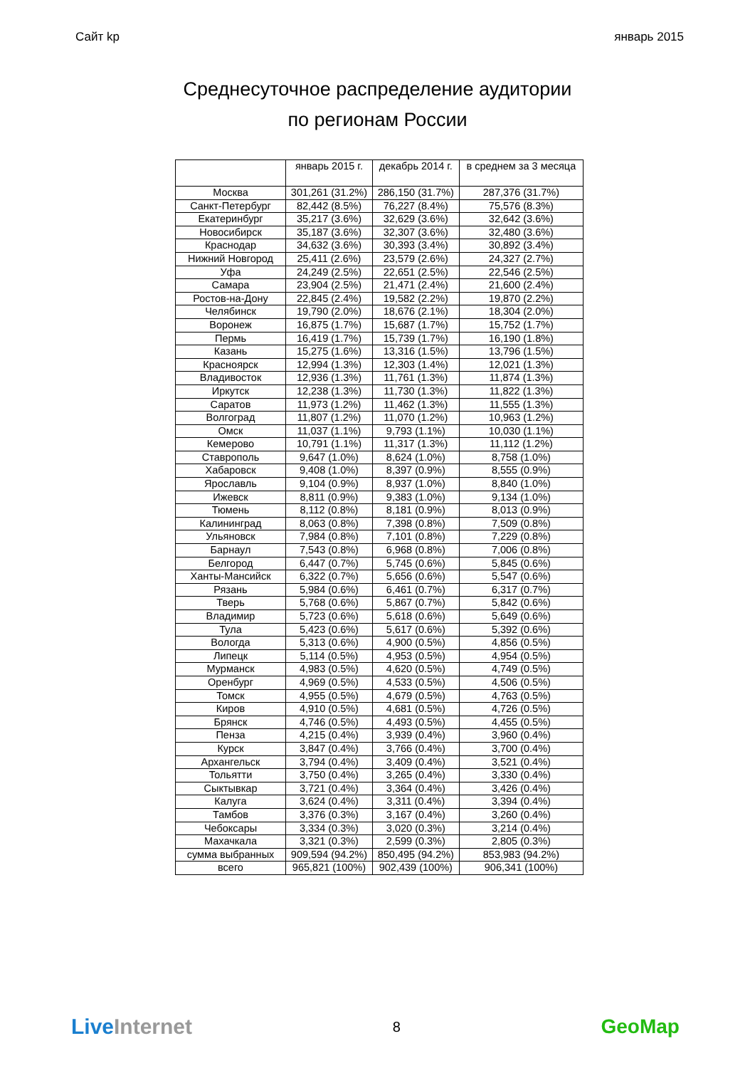Сайт kp январь 2015
Среднесуточное распределение аудитории
по регионам России
| | январь 2015 г. | декабрь 2014 г. | в среднем за 3 месяца |
| --- | --- | --- | --- |
| Москва | 301,261 (31.2%) | 286,150 (31.7%) | 287,376 (31.7%) |
| Санкт-Петербург | 82,442 (8.5%) | 76,227 (8.4%) | 75,576 (8.3%) |
| Екатеринбург | 35,217 (3.6%) | 32,629 (3.6%) | 32,642 (3.6%) |
| Новосибирск | 35,187 (3.6%) | 32,307 (3.6%) | 32,480 (3.6%) |
| Краснодар | 34,632 (3.6%) | 30,393 (3.4%) | 30,892 (3.4%) |
| Нижний Новгород | 25,411 (2.6%) | 23,579 (2.6%) | 24,327 (2.7%) |
| Уфа | 24,249 (2.5%) | 22,651 (2.5%) | 22,546 (2.5%) |
| Самара | 23,904 (2.5%) | 21,471 (2.4%) | 21,600 (2.4%) |
| Ростов-на-Дону | 22,845 (2.4%) | 19,582 (2.2%) | 19,870 (2.2%) |
| Челябинск | 19,790 (2.0%) | 18,676 (2.1%) | 18,304 (2.0%) |
| Воронеж | 16,875 (1.7%) | 15,687 (1.7%) | 15,752 (1.7%) |
| Пермь | 16,419 (1.7%) | 15,739 (1.7%) | 16,190 (1.8%) |
| Казань | 15,275 (1.6%) | 13,316 (1.5%) | 13,796 (1.5%) |
| Красноярск | 12,994 (1.3%) | 12,303 (1.4%) | 12,021 (1.3%) |
| Владивосток | 12,936 (1.3%) | 11,761 (1.3%) | 11,874 (1.3%) |
| Иркутск | 12,238 (1.3%) | 11,730 (1.3%) | 11,822 (1.3%) |
| Саратов | 11,973 (1.2%) | 11,462 (1.3%) | 11,555 (1.3%) |
| Волгоград | 11,807 (1.2%) | 11,070 (1.2%) | 10,963 (1.2%) |
| Омск | 11,037 (1.1%) | 9,793 (1.1%) | 10,030 (1.1%) |
| Кемерово | 10,791 (1.1%) | 11,317 (1.3%) | 11,112 (1.2%) |
| Ставрополь | 9,647 (1.0%) | 8,624 (1.0%) | 8,758 (1.0%) |
| Хабаровск | 9,408 (1.0%) | 8,397 (0.9%) | 8,555 (0.9%) |
| Ярославль | 9,104 (0.9%) | 8,937 (1.0%) | 8,840 (1.0%) |
| Ижевск | 8,811 (0.9%) | 9,383 (1.0%) | 9,134 (1.0%) |
| Тюмень | 8,112 (0.8%) | 8,181 (0.9%) | 8,013 (0.9%) |
| Калининград | 8,063 (0.8%) | 7,398 (0.8%) | 7,509 (0.8%) |
| Ульяновск | 7,984 (0.8%) | 7,101 (0.8%) | 7,229 (0.8%) |
| Барнаул | 7,543 (0.8%) | 6,968 (0.8%) | 7,006 (0.8%) |
| Белгород | 6,447 (0.7%) | 5,745 (0.6%) | 5,845 (0.6%) |
| Ханты-Мансийск | 6,322 (0.7%) | 5,656 (0.6%) | 5,547 (0.6%) |
| Рязань | 5,984 (0.6%) | 6,461 (0.7%) | 6,317 (0.7%) |
| Тверь | 5,768 (0.6%) | 5,867 (0.7%) | 5,842 (0.6%) |
| Владимир | 5,723 (0.6%) | 5,618 (0.6%) | 5,649 (0.6%) |
| Тула | 5,423 (0.6%) | 5,617 (0.6%) | 5,392 (0.6%) |
| Вологда | 5,313 (0.6%) | 4,900 (0.5%) | 4,856 (0.5%) |
| Липецк | 5,114 (0.5%) | 4,953 (0.5%) | 4,954 (0.5%) |
| Мурманск | 4,983 (0.5%) | 4,620 (0.5%) | 4,749 (0.5%) |
| Оренбург | 4,969 (0.5%) | 4,533 (0.5%) | 4,506 (0.5%) |
| Томск | 4,955 (0.5%) | 4,679 (0.5%) | 4,763 (0.5%) |
| Киров | 4,910 (0.5%) | 4,681 (0.5%) | 4,726 (0.5%) |
| Брянск | 4,746 (0.5%) | 4,493 (0.5%) | 4,455 (0.5%) |
| Пенза | 4,215 (0.4%) | 3,939 (0.4%) | 3,960 (0.4%) |
| Курск | 3,847 (0.4%) | 3,766 (0.4%) | 3,700 (0.4%) |
| Архангельск | 3,794 (0.4%) | 3,409 (0.4%) | 3,521 (0.4%) |
| Тольятти | 3,750 (0.4%) | 3,265 (0.4%) | 3,330 (0.4%) |
| Сыктывкар | 3,721 (0.4%) | 3,364 (0.4%) | 3,426 (0.4%) |
| Калуга | 3,624 (0.4%) | 3,311 (0.4%) | 3,394 (0.4%) |
| Тамбов | 3,376 (0.3%) | 3,167 (0.4%) | 3,260 (0.4%) |
| Чебоксары | 3,334 (0.3%) | 3,020 (0.3%) | 3,214 (0.4%) |
| Махачкала | 3,321 (0.3%) | 2,599 (0.3%) | 2,805 (0.3%) |
| сумма выбранных | 909,594 (94.2%) | 850,495 (94.2%) | 853,983 (94.2%) |
| всего | 965,821 (100%) | 902,439 (100%) | 906,341 (100%) |
LiveInternet 8 GeoMap